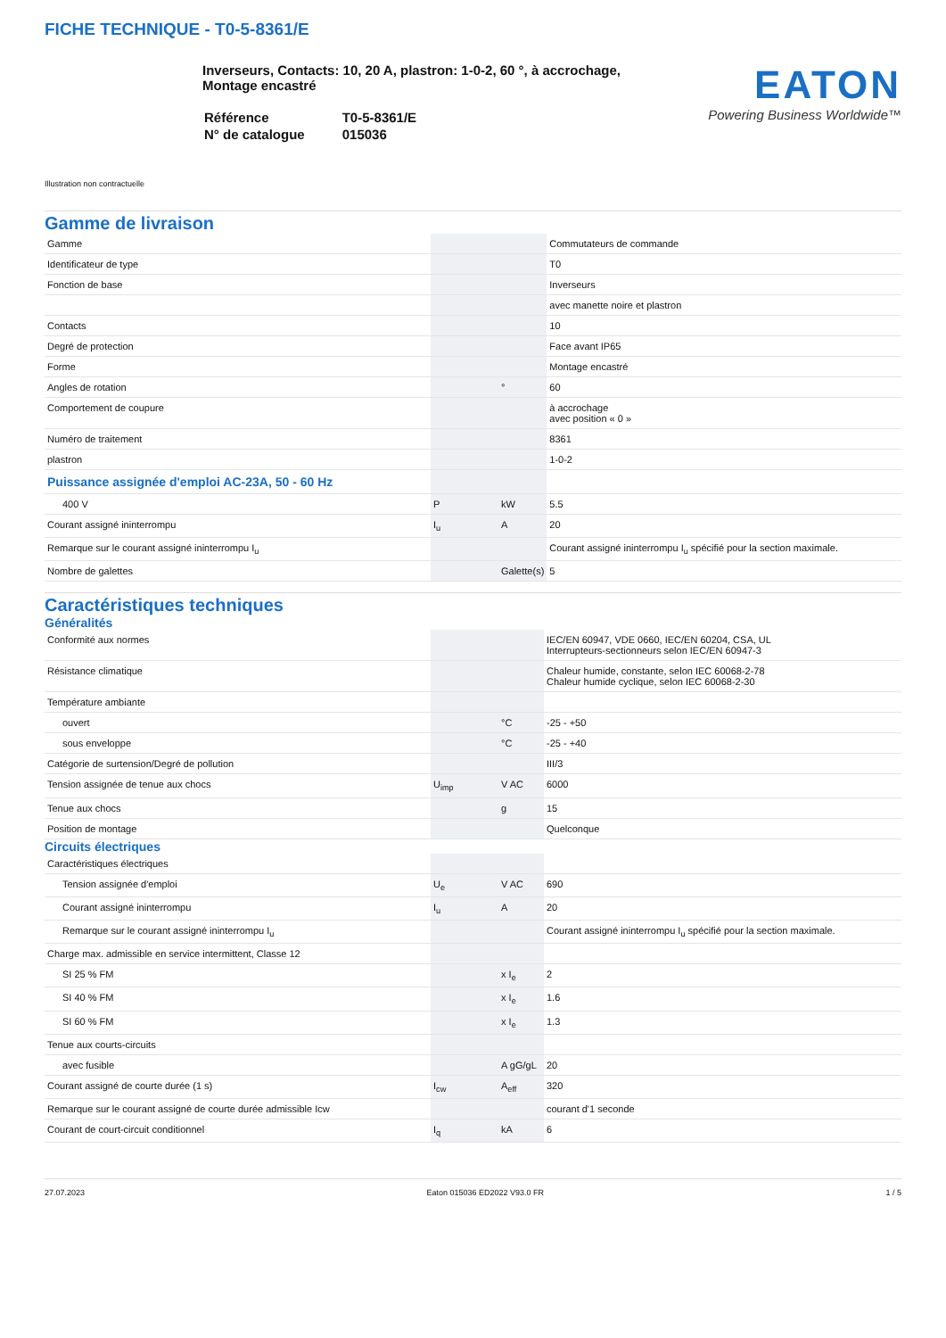FICHE TECHNIQUE - T0-5-8361/E
Inverseurs, Contacts: 10, 20 A, plastron: 1-0-2, 60 °, à accrochage,
Montage encastré
| Référence | T0-5-8361/E |
| N° de catalogue | 015036 |
EATON
Powering Business Worldwide™
Illustration non contractuelle
Gamme de livraison
| Gamme | | | Commutateurs de commande |
| Identificateur de type | | | T0 |
| Fonction de base | | | Inverseurs |
| | | | avec manette noire et plastron |
| Contacts | | | 10 |
| Degré de protection | | | Face avant IP65 |
| Forme | | | Montage encastré |
| Angles de rotation | | ° | 60 |
| Comportement de coupure | | | à accrochage avec position « 0 » |
| Numéro de traitement | | | 8361 |
| plastron | | | 1-0-2 |
| Puissance assignée d'emploi AC-23A, 50 - 60 Hz | | | |
| 400 V | P | kW | 5.5 |
| Courant assigné ininterrompu | I<sub>u</sub> | A | 20 |
| Remarque sur le courant assigné ininterrompu I<sub>u</sub> | | | Courant assigné ininterrompu I<sub>u</sub> spécifié pour la section maximale. |
| Nombre de galettes | | Galette(s) | 5 |
Caractéristiques techniques
Généralités
| Conformité aux normes | | | IEC/EN 60947, VDE 0660, IEC/EN 60204, CSA, UL Interrupteurs-sectionneurs selon IEC/EN 60947-3 |
| Résistance climatique | | | Chaleur humide, constante, selon IEC 60068-2-78 Chaleur humide cyclique, selon IEC 60068-2-30 |
| Température ambiante | | | |
| ouvert | | °C | -25 - +50 |
| sous enveloppe | | °C | -25 - +40 |
| Catégorie de surtension/Degré de pollution | | | III/3 |
| Tension assignée de tenue aux chocs | U<sub>imp</sub> | V AC | 6000 |
| Tenue aux chocs | | g | 15 |
| Position de montage | | | Quelconque |
Circuits électriques
| Caractéristiques électriques | | | |
| Tension assignée d'emploi | U<sub>e</sub> | V AC | 690 |
| Courant assigné ininterrompu | I<sub>u</sub> | A | 20 |
| Remarque sur le courant assigné ininterrompu I<sub>u</sub> | | | Courant assigné ininterrompu I<sub>u</sub> spécifié pour la section maximale. |
| Charge max. admissible en service intermittent, Classe 12 | | | |
| SI 25 % FM | | x I<sub>e</sub> | 2 |
| SI 40 % FM | | x I<sub>e</sub> | 1.6 |
| SI 60 % FM | | x I<sub>e</sub> | 1.3 |
| Tenue aux courts-circuits | | | |
| avec fusible | | A gG/gL | 20 |
| Courant assigné de courte durée (1 s) | I<sub>cw</sub> | A<sub>eff</sub> | 320 |
| Remarque sur le courant assigné de courte durée admissible Icw | | | courant d'1 seconde |
| Courant de court-circuit conditionnel | I<sub>q</sub> | kA | 6 |
27.07.2023 Eaton 015036 ED2022 V93.0 FR 1 / 5